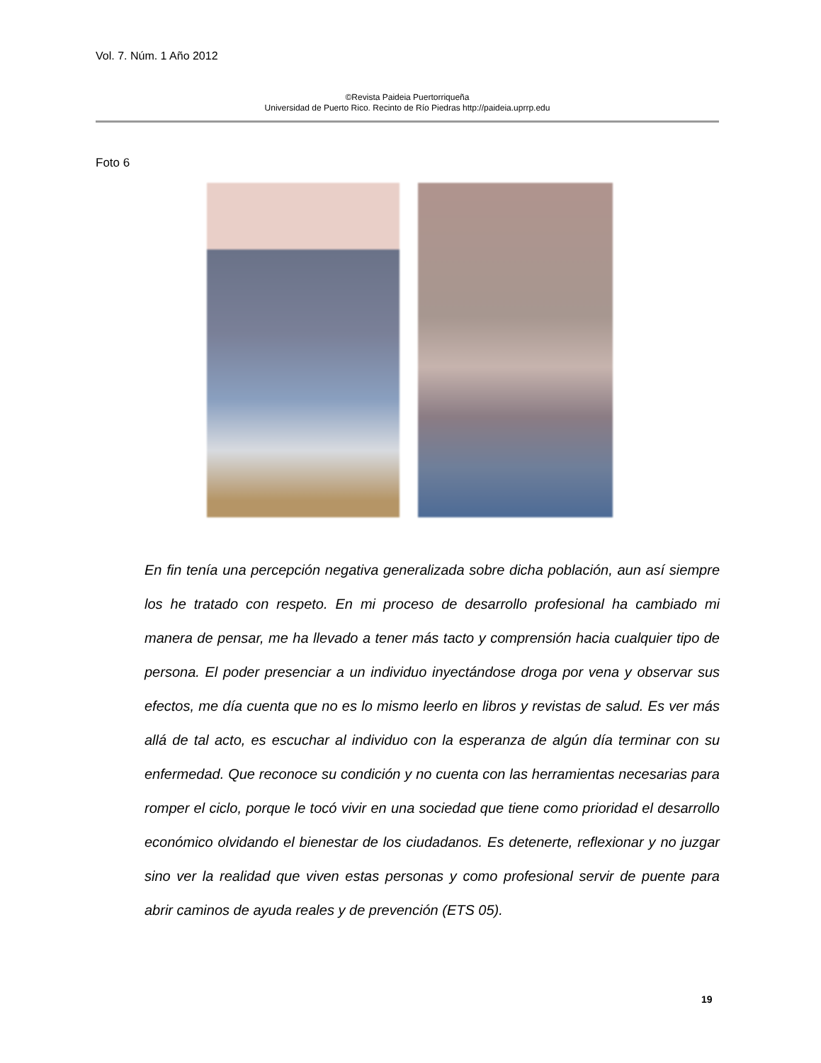Vol. 7. Núm. 1 Año 2012
©Revista Paideia Puertorriqueña
Universidad de Puerto Rico. Recinto de Río Piedras http://paideia.uprrp.edu
Foto 6
En fin tenía una percepción negativa generalizada sobre dicha población, aun así siempre los he tratado con respeto. En mi proceso de desarrollo profesional ha cambiado mi manera de pensar, me ha llevado a tener más tacto y comprensión hacia cualquier tipo de persona. El poder presenciar a un individuo inyectándose droga por vena y observar sus efectos, me día cuenta que no es lo mismo leerlo en libros y revistas de salud. Es ver más allá de tal acto, es escuchar al individuo con la esperanza de algún día terminar con su enfermedad. Que reconoce su condición y no cuenta con las herramientas necesarias para romper el ciclo, porque le tocó vivir en una sociedad que tiene como prioridad el desarrollo económico olvidando el bienestar de los ciudadanos. Es detenerte, reflexionar y no juzgar sino ver la realidad que viven estas personas y como profesional servir de puente para abrir caminos de ayuda reales y de prevención (ETS 05).
19